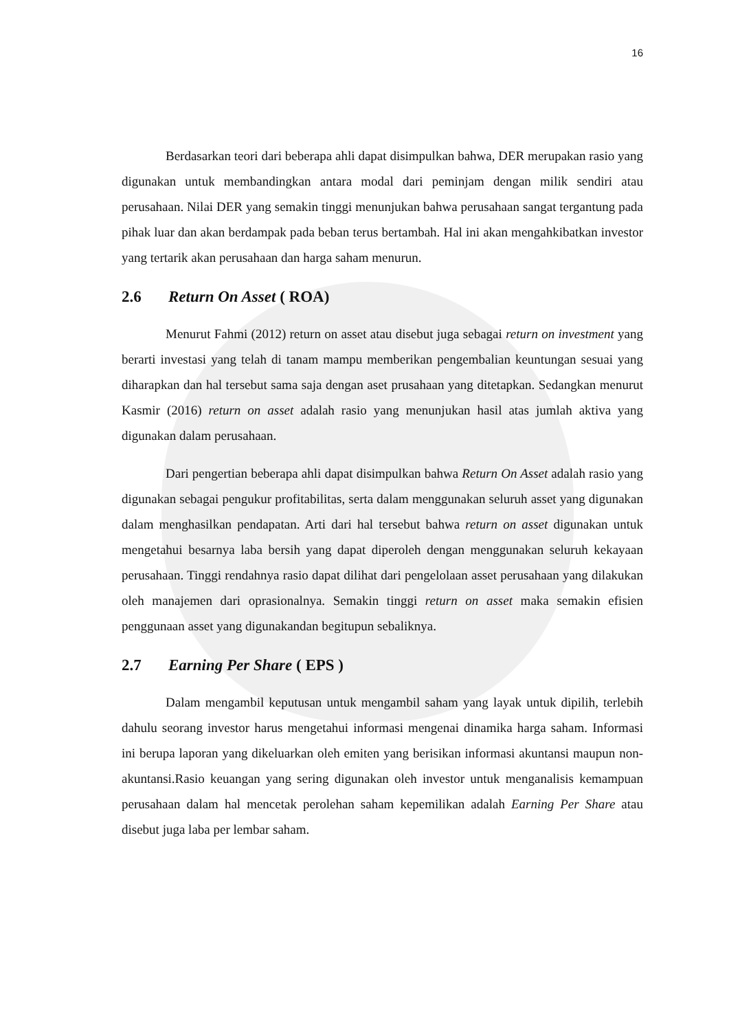16
Berdasarkan teori dari beberapa ahli dapat disimpulkan bahwa, DER merupakan rasio yang digunakan untuk membandingkan antara modal dari peminjam dengan milik sendiri atau perusahaan. Nilai DER yang semakin tinggi menunjukan bahwa perusahaan sangat tergantung pada pihak luar dan akan berdampak pada beban terus bertambah. Hal ini akan mengahkibatkan investor yang tertarik akan perusahaan dan harga saham menurun.
2.6 Return On Asset ( ROA)
Menurut Fahmi (2012) return on asset atau disebut juga sebagai return on investment yang berarti investasi yang telah di tanam mampu memberikan pengembalian keuntungan sesuai yang diharapkan dan hal tersebut sama saja dengan aset prusahaan yang ditetapkan. Sedangkan menurut Kasmir (2016) return on asset adalah rasio yang menunjukan hasil atas jumlah aktiva yang digunakan dalam perusahaan.
Dari pengertian beberapa ahli dapat disimpulkan bahwa Return On Asset adalah rasio yang digunakan sebagai pengukur profitabilitas, serta dalam menggunakan seluruh asset yang digunakan dalam menghasilkan pendapatan. Arti dari hal tersebut bahwa return on asset digunakan untuk mengetahui besarnya laba bersih yang dapat diperoleh dengan menggunakan seluruh kekayaan perusahaan. Tinggi rendahnya rasio dapat dilihat dari pengelolaan asset perusahaan yang dilakukan oleh manajemen dari oprasionalnya. Semakin tinggi return on asset maka semakin efisien penggunaan asset yang digunakandan begitupun sebaliknya.
2.7 Earning Per Share ( EPS )
Dalam mengambil keputusan untuk mengambil saham yang layak untuk dipilih, terlebih dahulu seorang investor harus mengetahui informasi mengenai dinamika harga saham. Informasi ini berupa laporan yang dikeluarkan oleh emiten yang berisikan informasi akuntansi maupun non- akuntansi.Rasio keuangan yang sering digunakan oleh investor untuk menganalisis kemampuan perusahaan dalam hal mencetak perolehan saham kepemilikan adalah Earning Per Share atau disebut juga laba per lembar saham.